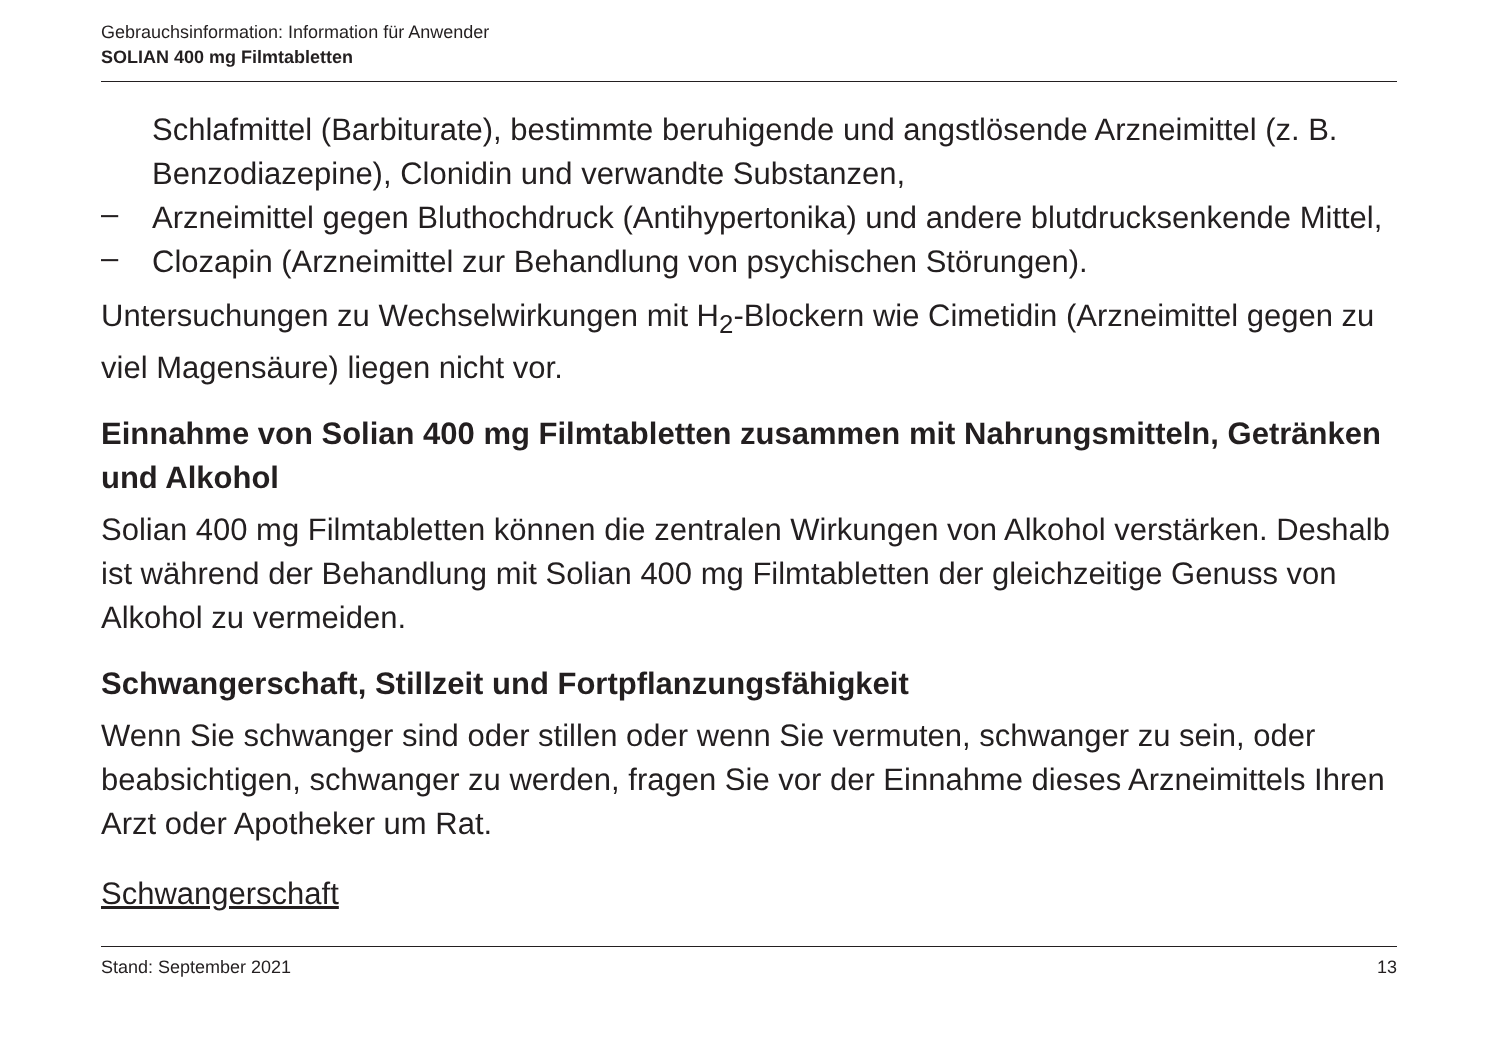Gebrauchsinformation: Information für Anwender
SOLIAN 400 mg Filmtabletten
Schlafmittel (Barbiturate), bestimmte beruhigende und angstlösende Arzneimittel (z. B. Benzodiazepine), Clonidin und verwandte Substanzen,
–
Arzneimittel gegen Bluthochdruck (Antihypertonika) und andere blutdrucksenkende Mittel,
–
Clozapin (Arzneimittel zur Behandlung von psychischen Störungen).
Untersuchungen zu Wechselwirkungen mit H<sub>2</sub>-Blockern wie Cimetidin (Arzneimittel gegen zu viel Magensäure) liegen nicht vor.
Einnahme von Solian 400 mg Filmtabletten zusammen mit Nahrungsmitteln, Getränken und Alkohol
Solian 400 mg Filmtabletten können die zentralen Wirkungen von Alkohol verstärken. Deshalb ist während der Behandlung mit Solian 400 mg Filmtabletten der gleichzeitige Genuss von Alkohol zu vermeiden.
Schwangerschaft, Stillzeit und Fortpflanzungsfähigkeit
Wenn Sie schwanger sind oder stillen oder wenn Sie vermuten, schwanger zu sein, oder beabsichtigen, schwanger zu werden, fragen Sie vor der Einnahme dieses Arzneimittels Ihren Arzt oder Apotheker um Rat.
Schwangerschaft
Stand: September 2021 13